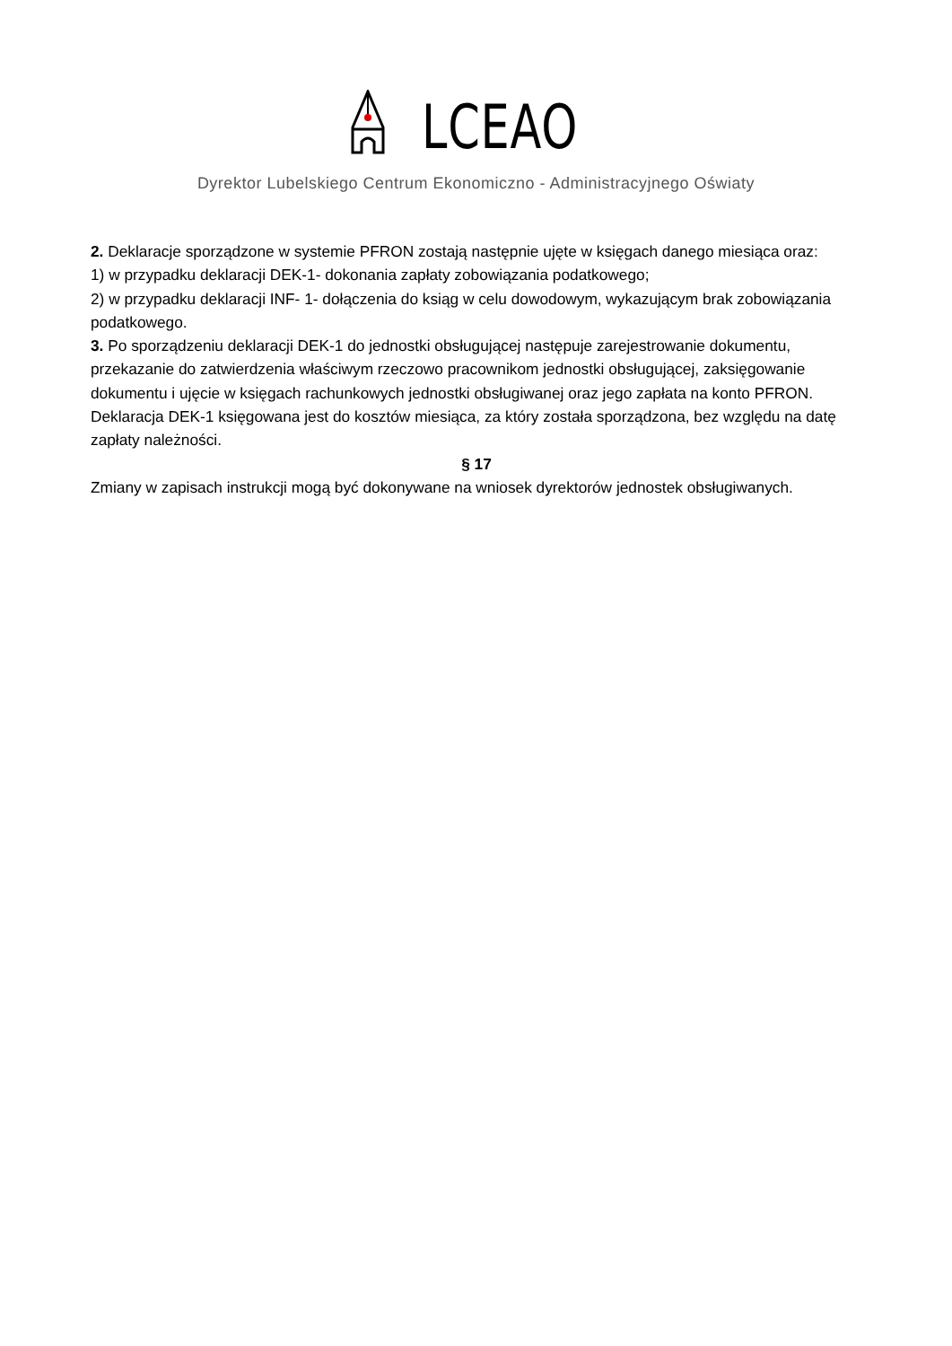LCEAO
Dyrektor Lubelskiego Centrum Ekonomiczno - Administracyjnego Oświaty
2. Deklaracje sporządzone w systemie PFRON zostają następnie ujęte w księgach danego miesiąca oraz:
1) w przypadku deklaracji DEK-1- dokonania zapłaty zobowiązania podatkowego;
2) w przypadku deklaracji INF- 1- dołączenia do ksiąg w celu dowodowym, wykazującym brak zobowiązania podatkowego.
3. Po sporządzeniu deklaracji DEK-1 do jednostki obsługującej następuje zarejestrowanie dokumentu, przekazanie do zatwierdzenia właściwym rzeczowo pracownikom jednostki obsługującej, zaksięgowanie dokumentu i ujęcie w księgach rachunkowych jednostki obsługiwanej oraz jego zapłata na konto PFRON. Deklaracja DEK-1 księgowana jest do kosztów miesiąca, za który została sporządzona, bez względu na datę zapłaty należności.
§ 17
Zmiany w zapisach instrukcji mogą być dokonywane na wniosek dyrektorów jednostek obsługiwanych.